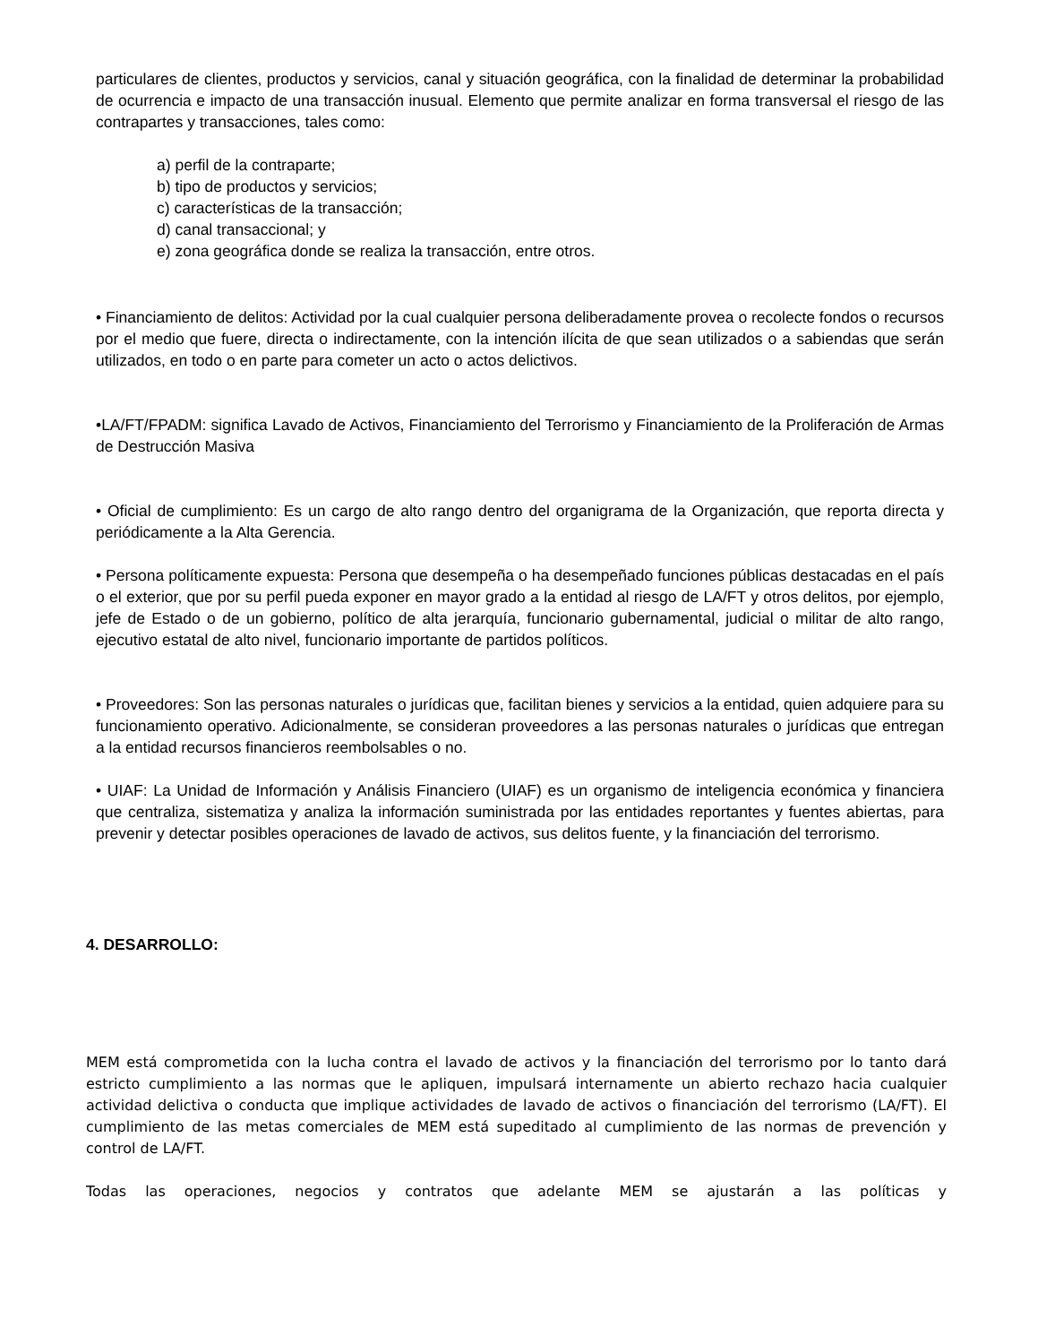particulares de clientes, productos y servicios, canal y situación geográfica, con la finalidad de determinar la probabilidad de ocurrencia e impacto de una transacción inusual. Elemento que permite analizar en forma transversal el riesgo de las contrapartes y transacciones, tales como:
a) perfil de la contraparte;
b) tipo de productos y servicios;
c) características de la transacción;
d) canal transaccional; y
e) zona geográfica donde se realiza la transacción, entre otros.
• Financiamiento de delitos: Actividad por la cual cualquier persona deliberadamente provea o recolecte fondos o recursos por el medio que fuere, directa o indirectamente, con la intención ilícita de que sean utilizados o a sabiendas que serán utilizados, en todo o en parte para cometer un acto o actos delictivos.
•LA/FT/FPADM: significa Lavado de Activos, Financiamiento del Terrorismo y Financiamiento de la Proliferación de Armas de Destrucción Masiva
• Oficial de cumplimiento: Es un cargo de alto rango dentro del organigrama de la Organización, que reporta directa y periódicamente a la Alta Gerencia.
• Persona políticamente expuesta: Persona que desempeña o ha desempeñado funciones públicas destacadas en el país o el exterior, que por su perfil pueda exponer en mayor grado a la entidad al riesgo de LA/FT y otros delitos, por ejemplo, jefe de Estado o de un gobierno, político de alta jerarquía, funcionario gubernamental, judicial o militar de alto rango, ejecutivo estatal de alto nivel, funcionario importante de partidos políticos.
• Proveedores: Son las personas naturales o jurídicas que, facilitan bienes y servicios a la entidad, quien adquiere para su funcionamiento operativo. Adicionalmente, se consideran proveedores a las personas naturales o jurídicas que entregan a la entidad recursos financieros reembolsables o no.
• UIAF: La Unidad de Información y Análisis Financiero (UIAF) es un organismo de inteligencia económica y financiera que centraliza, sistematiza y analiza la información suministrada por las entidades reportantes y fuentes abiertas, para prevenir y detectar posibles operaciones de lavado de activos, sus delitos fuente, y la financiación del terrorismo.
4. DESARROLLO:
MEM está comprometida con la lucha contra el lavado de activos y la financiación del terrorismo por lo tanto dará estricto cumplimiento a las normas que le apliquen, impulsará internamente un abierto rechazo hacia cualquier actividad delictiva o conducta que implique actividades de lavado de activos o financiación del terrorismo (LA/FT). El cumplimiento de las metas comerciales de MEM está supeditado al cumplimiento de las normas de prevención y control de LA/FT.
Todas las operaciones, negocios y contratos que adelante MEM se ajustarán a las políticas y